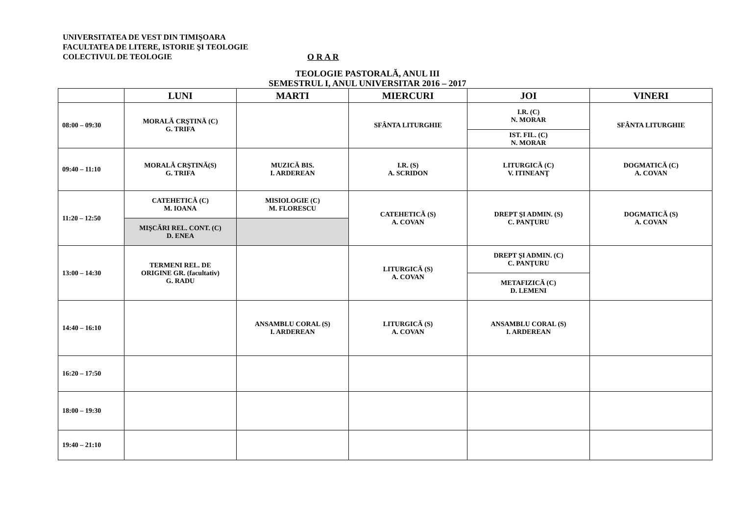UNIVERSITATEA DE VEST DIN TIMIŞOARA
FACULTATEA DE LITERE, ISTORIE ŞI TEOLOGIE
COLECTIVUL DE TEOLOGIE O R A R
TEOLOGIE PASTORALĂ, ANUL III
SEMESTRUL I, ANUL UNIVERSITAR 2016 – 2017
| | LUNI | MARTI | MIERCURI | JOI | VINERI |
| --- | --- | --- | --- | --- | --- |
| 08:00 – 09:30 | MORALĂ CRŞTINĂ (C) G. TRIFA | | SFÂNTA LITURGHIE | I.R. (C) N. MORAR | SFÂNTA LITURGHIE |
| | | | | IST. FIL. (C) N. MORAR | |
| 09:40 – 11:10 | MORALĂ CRŞTINĂ(S) G. TRIFA | MUZICĂ BIS. I. ARDEREAN | I.R. (S) A. SCRIDON | LITURGICĂ (C) V. ITINEANŢ | DOGMATICĂ (C) A. COVAN |
| 11:20 – 12:50 | CATEHETICĂ (C) M. IOANA | MISIOLOGIE (C) M. FLORESCU | CATEHETICĂ (S) A. COVAN | DREPT ŞI ADMIN. (S) C. PANŢURU | DOGMATICĂ (S) A. COVAN |
| | MIŞCĂRI REL. CONT. (C) D. ENEA | | | | |
| 13:00 – 14:30 | TERMENI REL. DE ORIGINE GR. (facultativ) G. RADU | | LITURGICĂ (S) A. COVAN | DREPT ŞI ADMIN. (C) C. PANŢURU | |
| | | | | METAFIZICĂ (C) D. LEMENI | |
| 14:40 – 16:10 | | ANSAMBLU CORAL (S) I. ARDEREAN | LITURGICĂ (S) A. COVAN | ANSAMBLU CORAL (S) I. ARDEREAN | |
| 16:20 – 17:50 | | | | | |
| 18:00 – 19:30 | | | | | |
| 19:40 – 21:10 | | | | | |